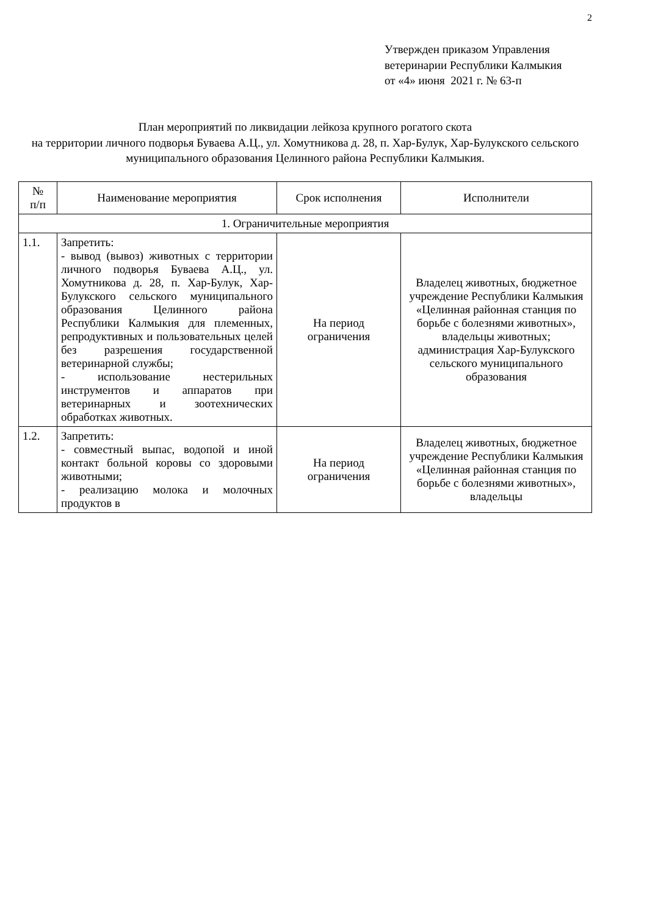2
Утвержден приказом Управления
ветеринарии Республики Калмыкия
от «4» июня 2021 г. № 63-п
План мероприятий по ликвидации лейкоза крупного рогатого скота
на территории личного подворья Буваева А.Ц., ул. Хомутникова д. 28, п. Хар-Булук, Хар-Булукского сельского
муниципального образования Целинного района Республики Калмыкия.
| № п/п | Наименование мероприятия | Срок исполнения | Исполнители |
| --- | --- | --- | --- |
| 1. Ограничительные мероприятия | | | |
| 1.1. | Запретить: - вывод (вывоз) животных с территории личного подворья Буваева А.Ц., ул. Хомутникова д. 28, п. Хар-Булук, Хар-Булукского сельского муниципального образования Целинного района Республики Калмыкия для племенных, репродуктивных и пользовательных целей без разрешения государственной ветеринарной службы; - использование нестерильных инструментов и аппаратов при ветеринарных и зоотехнических обработках животных. | На период ограничения | Владелец животных, бюджетное учреждение Республики Калмыкия «Целинная районная станция по борьбе с болезнями животных», владельцы животных; администрация Хар-Булукского сельского муниципального образования |
| 1.2. | Запретить: - совместный выпас, водопой и иной контакт больной коровы со здоровыми животными; - реализацию молока и молочных продуктов в | На период ограничения | Владелец животных, бюджетное учреждение Республики Калмыкия «Целинная районная станция по борьбе с болезнями животных», владельцы |